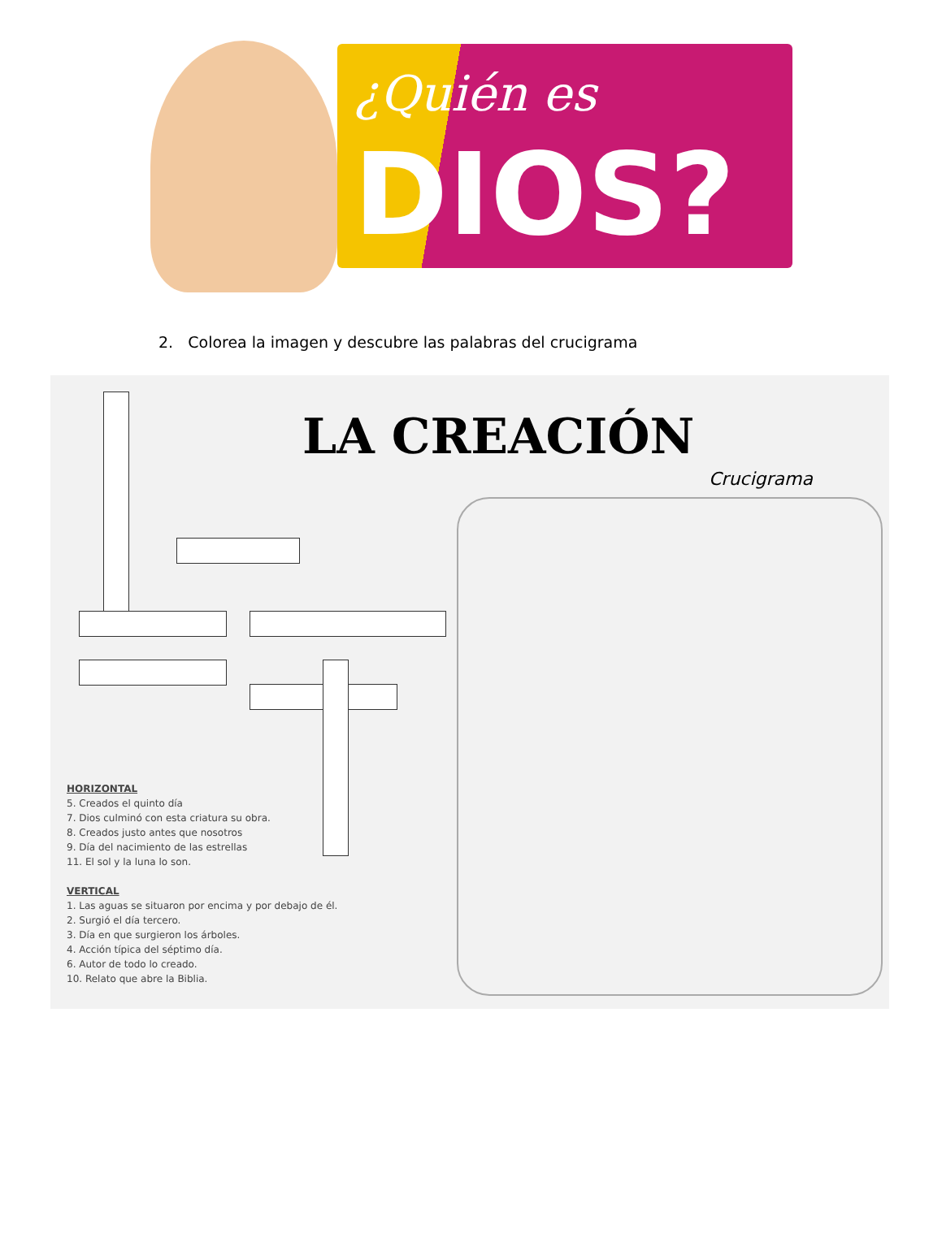¿Quién es
DIOS?
2. Colorea la imagen y descubre las palabras del crucigrama
LA CREACIÓN
Crucigrama
HORIZONTAL
5. Creados el quinto día
7. Dios culminó con esta criatura su obra.
8. Creados justo antes que nosotros
9. Día del nacimiento de las estrellas
11. El sol y la luna lo son.
VERTICAL
1. Las aguas se situaron por encima y por debajo de él.
2. Surgió el día tercero.
3. Día en que surgieron los árboles.
4. Acción típica del séptimo día.
6. Autor de todo lo creado.
10. Relato que abre la Biblia.